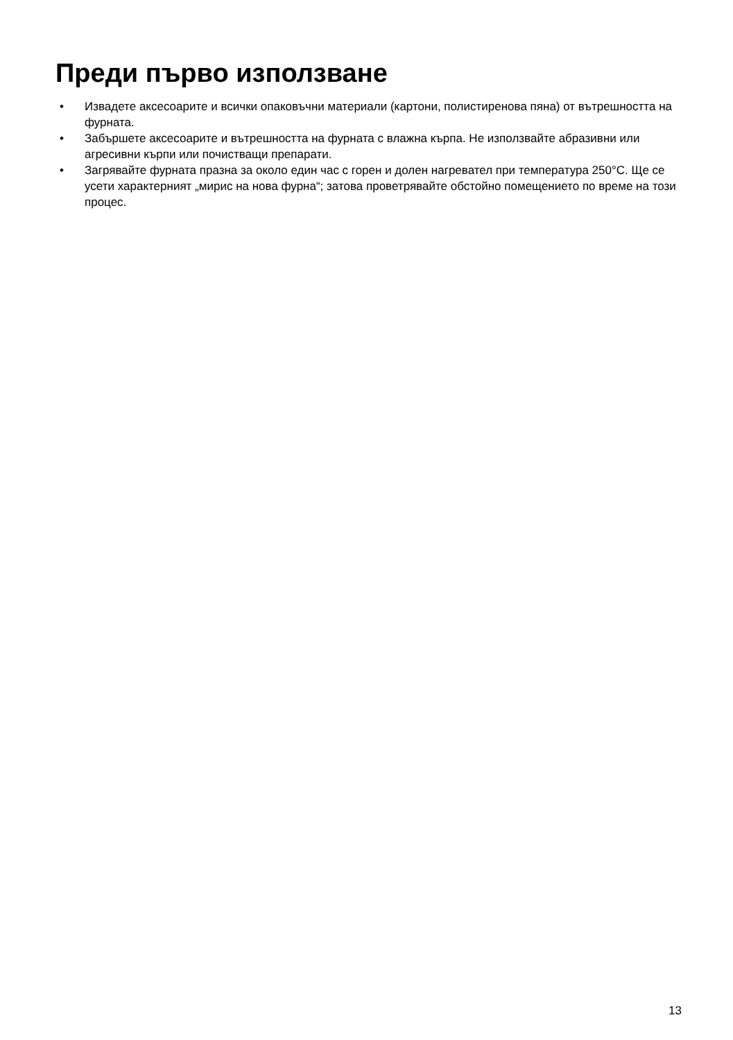Преди първо използване
• Извадете аксесоарите и всички опаковъчни материали (картони, полистиренова пяна) от вътрешността на фурната.
• Забършете аксесоарите и вътрешността на фурната с влажна кърпа. Не използвайте абразивни или агресивни кърпи или почистващи препарати.
• Загрявайте фурната празна за около един час с горен и долен нагревател при температура 250°C. Ще се усети характерният „мирис на нова фурна“; затова проветрявайте обстойно помещението по време на този процес.
13